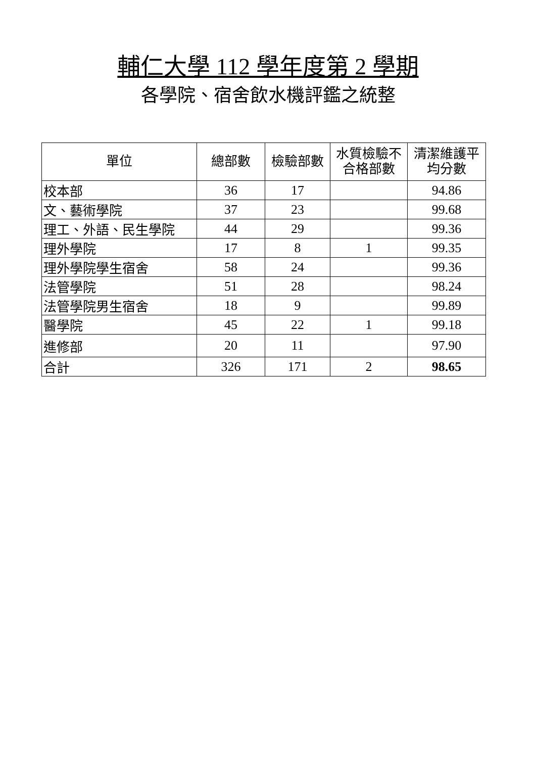輔仁大學 112 學年度第 2 學期
各學院、宿舍飲水機評鑑之統整
| 單位 | 總部數 | 檢驗部數 | 水質檢驗不 合格部數 | 清潔維護平 均分數 |
| --- | --- | --- | --- | --- |
| 校本部 | 36 | 17 | | 94.86 |
| 文、藝術學院 | 37 | 23 | | 99.68 |
| 理工、外語、民生學院 | 44 | 29 | | 99.36 |
| 理外學院 | 17 | 8 | 1 | 99.35 |
| 理外學院學生宿舍 | 58 | 24 | | 99.36 |
| 法管學院 | 51 | 28 | | 98.24 |
| 法管學院男生宿舍 | 18 | 9 | | 99.89 |
| 醫學院 | 45 | 22 | 1 | 99.18 |
| 進修部 | 20 | 11 | | 97.90 |
| 合計 | 326 | 171 | 2 | 98.65 |